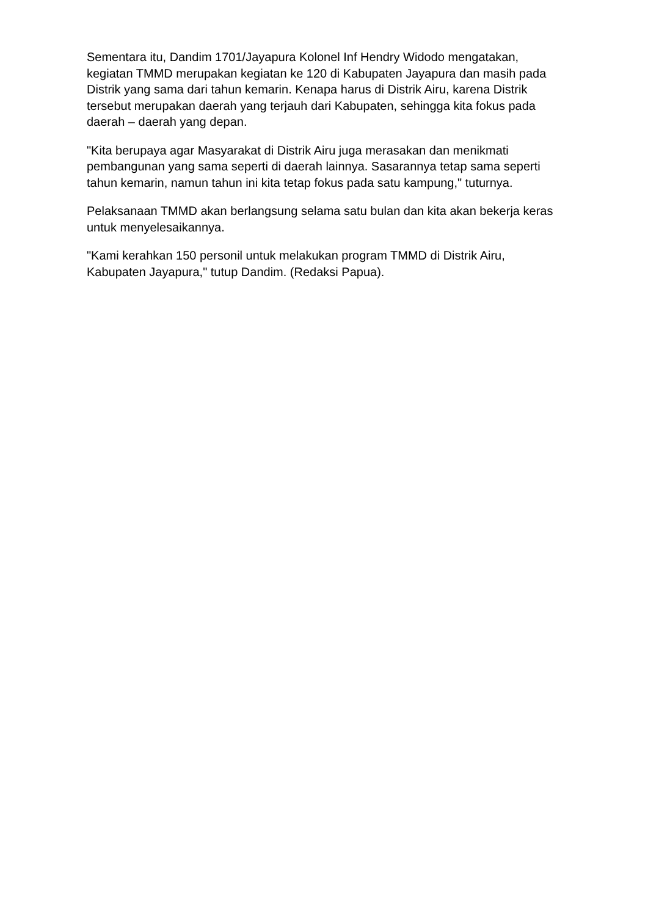Sementara itu, Dandim 1701/Jayapura Kolonel Inf Hendry Widodo mengatakan, kegiatan TMMD merupakan kegiatan ke 120 di Kabupaten Jayapura dan masih pada Distrik yang sama dari tahun kemarin. Kenapa harus di Distrik Airu, karena Distrik tersebut merupakan daerah yang terjauh dari Kabupaten, sehingga kita fokus pada daerah – daerah yang depan.
"Kita berupaya agar Masyarakat di Distrik Airu juga merasakan dan menikmati pembangunan yang sama seperti di daerah lainnya. Sasarannya tetap sama seperti tahun kemarin, namun tahun ini kita tetap fokus pada satu kampung," tuturnya.
Pelaksanaan TMMD akan berlangsung selama satu bulan dan kita akan bekerja keras untuk menyelesaikannya.
"Kami kerahkan 150 personil untuk melakukan program TMMD di Distrik Airu, Kabupaten Jayapura," tutup Dandim. (Redaksi Papua).